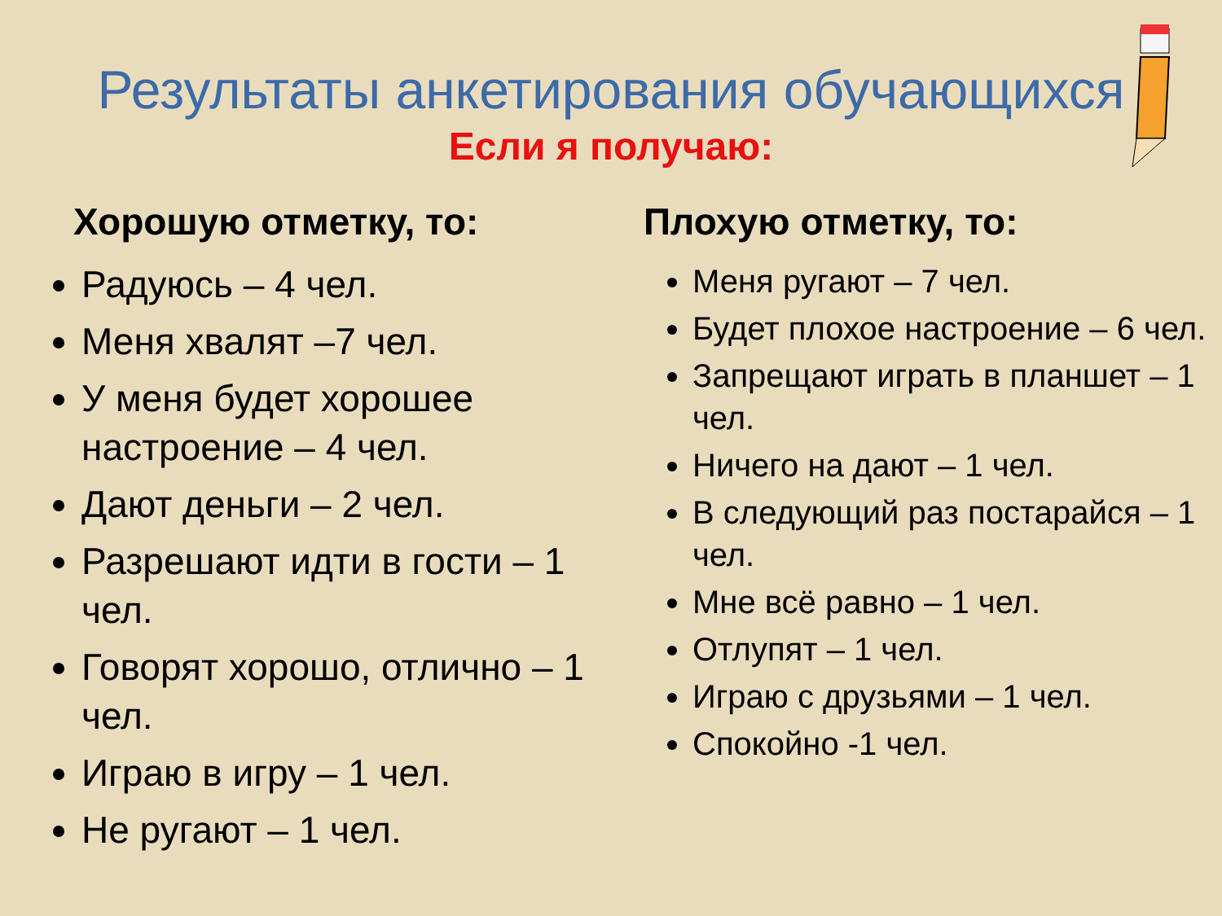Результаты анкетирования обучающихся
Если я получаю:
Хорошую отметку, то:
Радуюсь – 4 чел.
Меня хвалят –7 чел.
У меня будет хорошее настроение – 4 чел.
Дают деньги – 2 чел.
Разрешают идти в гости – 1 чел.
Говорят хорошо, отлично – 1 чел.
Играю в игру – 1 чел.
Не ругают – 1 чел.
Плохую отметку, то:
Меня ругают – 7 чел.
Будет плохое настроение – 6 чел.
Запрещают играть в планшет – 1 чел.
Ничего на дают – 1 чел.
В следующий раз постарайся – 1 чел.
Мне всё равно – 1 чел.
Отлупят – 1 чел.
Играю с друзьями – 1 чел.
Спокойно -1 чел.